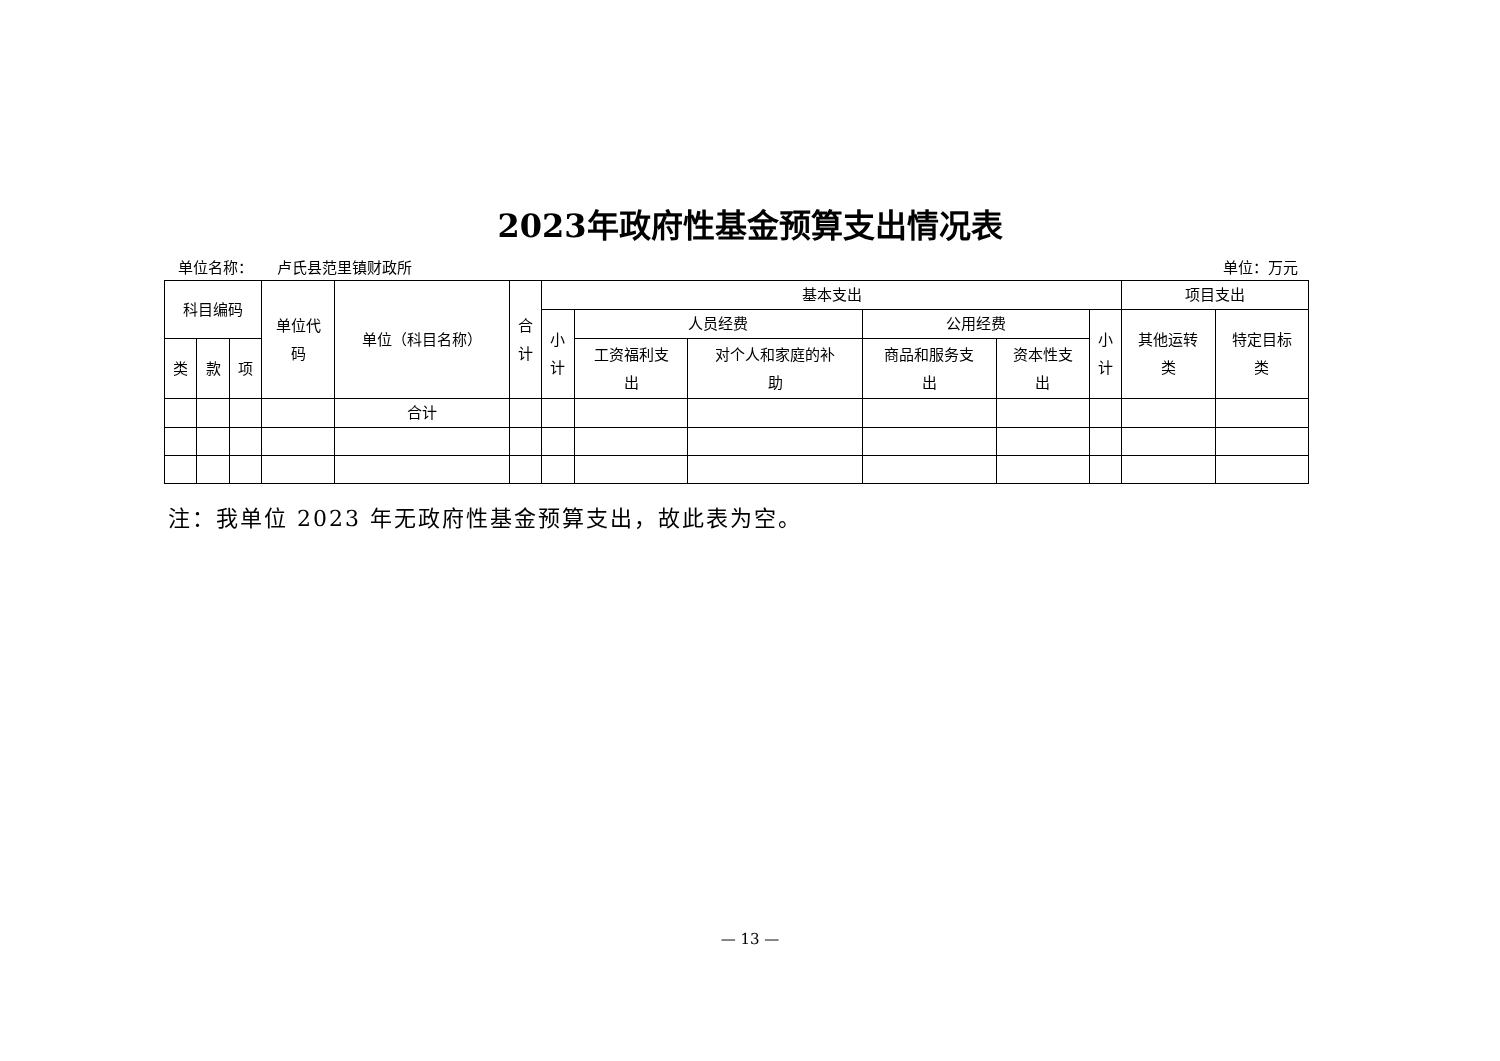2023年政府性基金预算支出情况表
单位名称： 卢氏县范里镇财政所 单位：万元
| 科目编码 | | | 单位代 码 | 单位（科目名称） | 合 计 | 基本支出 | | | | | | 项目支出 | |
| --- | --- | --- | --- | --- | --- | --- | --- | --- | --- | --- | --- | --- | --- |
| | | | | | | 小 计 | 人员经费 | | 公用经费 | | 小 计 | 其他运转 类 | 特定目标 类 |
| 类 | 款 | 项 | | | | | 工资福利支 出 | 对个人和家庭的补 助 | 商品和服务支 出 | 资本性支 出 | | | |
| | | | | 合计 | | | | | | | | | |
注：我单位 2023 年无政府性基金预算支出，故此表为空。
— 13 —